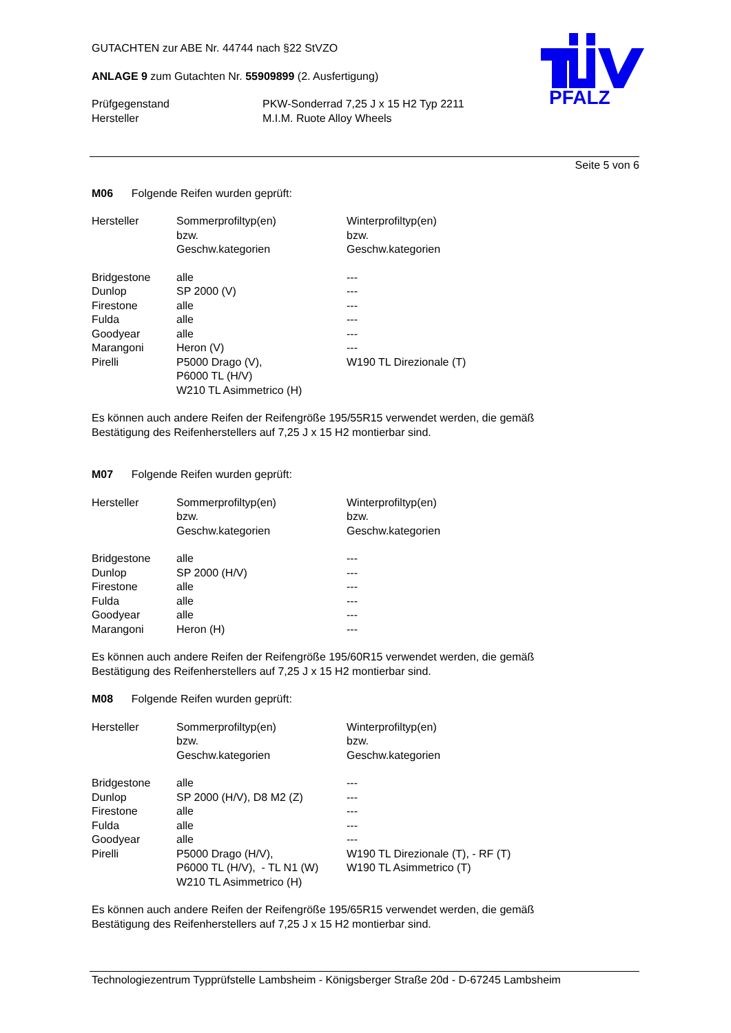PFALZ
GUTACHTEN zur ABE Nr. 44744 nach §22 StVZO
ANLAGE 9 zum Gutachten Nr. 55909899 (2. Ausfertigung)
| Prüfgegenstand | PKW-Sonderrad 7,25 J x 15 H2 Typ 2211 |
| Hersteller | M.I.M. Ruote Alloy Wheels |
Seite 5 von 6
M06 Folgende Reifen wurden geprüft:
| Hersteller | Sommerprofiltyp(en) bzw. Geschw.kategorien | Winterprofiltyp(en) bzw. Geschw.kategorien |
| Bridgestone | alle | --- |
| Dunlop | SP 2000 (V) | --- |
| Firestone | alle | --- |
| Fulda | alle | --- |
| Goodyear | alle | --- |
| Marangoni | Heron (V) | --- |
| Pirelli | P5000 Drago (V), P6000 TL (H/V) W210 TL Asimmetrico (H) | W190 TL Direzionale (T) |
Es können auch andere Reifen der Reifengröße 195/55R15 verwendet werden, die gemäß
Bestätigung des Reifenherstellers auf 7,25 J x 15 H2 montierbar sind.
M07 Folgende Reifen wurden geprüft:
| Hersteller | Sommerprofiltyp(en) bzw. Geschw.kategorien | Winterprofiltyp(en) bzw. Geschw.kategorien |
| Bridgestone | alle | --- |
| Dunlop | SP 2000 (H/V) | --- |
| Firestone | alle | --- |
| Fulda | alle | --- |
| Goodyear | alle | --- |
| Marangoni | Heron (H) | --- |
Es können auch andere Reifen der Reifengröße 195/60R15 verwendet werden, die gemäß
Bestätigung des Reifenherstellers auf 7,25 J x 15 H2 montierbar sind.
M08 Folgende Reifen wurden geprüft:
| Hersteller | Sommerprofiltyp(en) bzw. Geschw.kategorien | Winterprofiltyp(en) bzw. Geschw.kategorien |
| Bridgestone | alle | --- |
| Dunlop | SP 2000 (H/V), D8 M2 (Z) | --- |
| Firestone | alle | --- |
| Fulda | alle | --- |
| Goodyear | alle | --- |
| Pirelli | P5000 Drago (H/V), P6000 TL (H/V), - TL N1 (W) W210 TL Asimmetrico (H) | W190 TL Direzionale (T), - RF (T) W190 TL Asimmetrico (T) |
Es können auch andere Reifen der Reifengröße 195/65R15 verwendet werden, die gemäß
Bestätigung des Reifenherstellers auf 7,25 J x 15 H2 montierbar sind.
Technologiezentrum Typprüfstelle Lambsheim - Königsberger Straße 20d - D-67245 Lambsheim